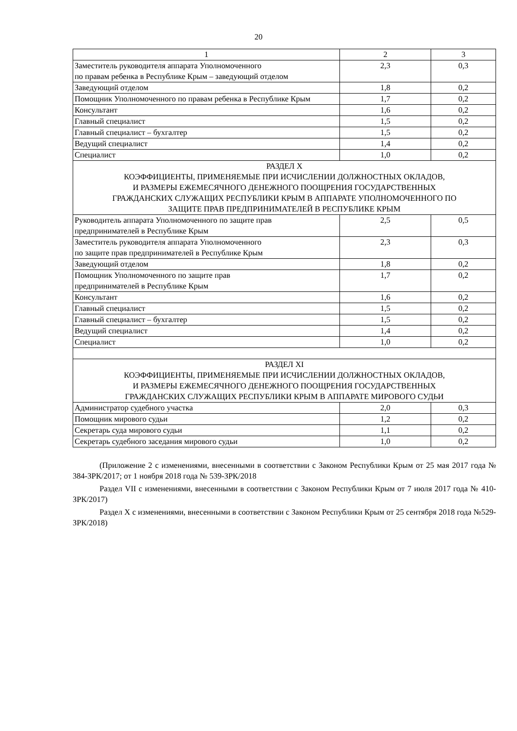20
| 1 | 2 | 3 |
| Заместитель руководителя аппарата Уполномоченного по правам ребенка в Республике Крым – заведующий отделом | 2,3 | 0,3 |
| Заведующий отделом | 1,8 | 0,2 |
| Помощник Уполномоченного по правам ребенка в Республике Крым | 1,7 | 0,2 |
| Консультант | 1,6 | 0,2 |
| Главный специалист | 1,5 | 0,2 |
| Главный специалист – бухгалтер | 1,5 | 0,2 |
| Ведущий специалист | 1,4 | 0,2 |
| Специалист | 1,0 | 0,2 |
| РАЗДЕЛ X КОЭФФИЦИЕНТЫ, ПРИМЕНЯЕМЫЕ ПРИ ИСЧИСЛЕНИИ ДОЛЖНОСТНЫХ ОКЛАДОВ, И РАЗМЕРЫ ЕЖЕМЕСЯЧНОГО ДЕНЕЖНОГО ПООЩРЕНИЯ ГОСУДАРСТВЕННЫХ ГРАЖДАНСКИХ СЛУЖАЩИХ РЕСПУБЛИКИ КРЫМ В АППАРАТЕ УПОЛНОМОЧЕННОГО ПО ЗАЩИТЕ ПРАВ ПРЕДПРИНИМАТЕЛЕЙ В РЕСПУБЛИКЕ КРЫМ | | |
| Руководитель аппарата Уполномоченного по защите прав предпринимателей в Республике Крым | 2,5 | 0,5 |
| Заместитель руководителя аппарата Уполномоченного по защите прав предпринимателей в Республике Крым | 2,3 | 0,3 |
| Заведующий отделом | 1,8 | 0,2 |
| Помощник Уполномоченного по защите прав предпринимателей в Республике Крым | 1,7 | 0,2 |
| Консультант | 1,6 | 0,2 |
| Главный специалист | 1,5 | 0,2 |
| Главный специалист – бухгалтер | 1,5 | 0,2 |
| Ведущий специалист | 1,4 | 0,2 |
| Специалист | 1,0 | 0,2 |
| РАЗДЕЛ XI КОЭФФИЦИЕНТЫ, ПРИМЕНЯЕМЫЕ ПРИ ИСЧИСЛЕНИИ ДОЛЖНОСТНЫХ ОКЛАДОВ, И РАЗМЕРЫ ЕЖЕМЕСЯЧНОГО ДЕНЕЖНОГО ПООЩРЕНИЯ ГОСУДАРСТВЕННЫХ ГРАЖДАНСКИХ СЛУЖАЩИХ РЕСПУБЛИКИ КРЫМ В АППАРАТЕ МИРОВОГО СУДЬИ | | |
| Администратор судебного участка | 2,0 | 0,3 |
| Помощник мирового судьи | 1,2 | 0,2 |
| Секретарь суда мирового судьи | 1,1 | 0,2 |
| Секретарь судебного заседания мирового судьи | 1,0 | 0,2 |
(Приложение 2 с изменениями, внесенными в соответствии с Законом Республики Крым от 25 мая 2017 года № 384-ЗРК/2017; от 1 ноября 2018 года № 539-ЗРК/2018
Раздел VII с изменениями, внесенными в соответствии с Законом Республики Крым от 7 июля 2017 года № 410-ЗРК/2017)
Раздел X с изменениями, внесенными в соответствии с Законом Республики Крым от 25 сентября 2018 года №529-ЗРК/2018)